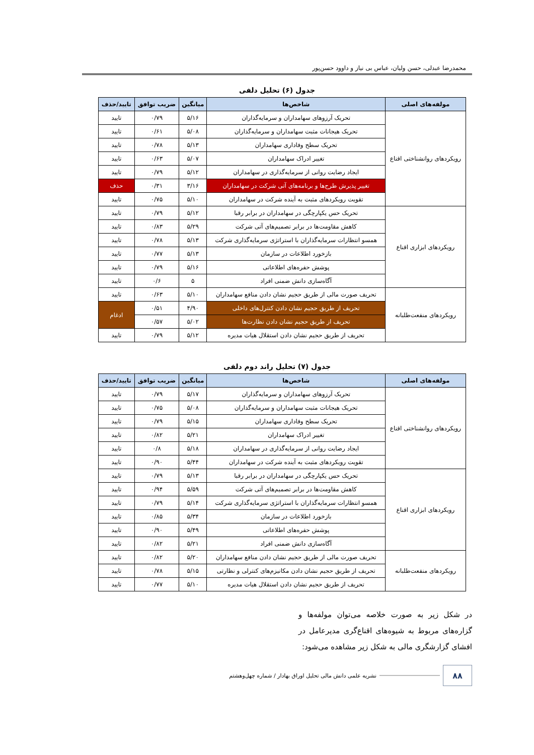محمدرضا عبدلی، حسن ولیان، عباس بی نیاز و داوود حسن‌پور
جدول (۶) تحلیل دلفی
| مولفه‌های اصلی | شاخص‌ها | میانگین | ضریب توافق | تایید/حذف |
| --- | --- | --- | --- | --- |
| رویکردهای روانشناختی اقناع | تحریک آرزوهای سهامداران و سرمایه‌گذاران | ۵/۱۶ | ۰/۷۹ | تایید |
| | تحریک هیجانات مثبت سهامداران و سرمایه‌گذاران | ۵/۰۸ | ۰/۶۱ | تایید |
| | تحریک سطح وفاداری سهامداران | ۵/۱۳ | ۰/۷۸ | تایید |
| | تغییر ادراک سهامداران | ۵/۰۷ | ۰/۶۳ | تایید |
| | ایجاد رضایت روانی از سرمایه‌گذاری در سهامداران | ۵/۱۲ | ۰/۷۹ | تایید |
| | تغییر پذیرش طرح‌ها و برنامه‌های آتی شرکت در سهامداران | ۳/۱۶ | ۰/۳۱ | حذف |
| | تقویت رویکردهای مثبت به آینده شرکت در سهامداران | ۵/۱۰ | ۰/۷۵ | تایید |
| رویکردهای ابزاری اقناع | تحریک حس یکپارچگی در سهامداران در برابر رقبا | ۵/۱۲ | ۰/۷۹ | تایید |
| | کاهش مقاومت‌ها در برابر تصمیم‌های آتی شرکت | ۵/۲۹ | ۰/۸۳ | تایید |
| | همسو انتظارات سرمایه‌گذاران با استراتژی سرمایه‌گذاری شرکت | ۵/۱۳ | ۰/۷۸ | تایید |
| | بازخورد اطلاعات در سازمان | ۵/۱۳ | ۰/۷۷ | تایید |
| | پوشش حفره‌های اطلاعاتی | ۵/۱۶ | ۰/۷۹ | تایید |
| | آگاه‌سازی دانش ضمنی افراد | ۵ | ۰/۶ | تایید |
| رویکردهای منفعت‌طلبانه | تحریف صورت مالی از طریق حجیم نشان دادن منافع سهامداران | ۵/۱۰ | ۰/۶۳ | تایید |
| | تحریف از طریق حجیم نشان دادن کنترل‌های داخلی | ۴/۹۰ | ۰/۵۱ | ادغام |
| | تحریف از طریق حجیم نشان دادن نظارت‌ها | ۵/۰۲ | ۰/۵۷ | |
| | تحریف از طریق حجیم نشان دادن استقلال هیات مدیره | ۵/۱۲ | ۰/۷۹ | تایید |
جدول (۷) تحلیل راند دوم دلفی
| مولفه‌های اصلی | شاخص‌ها | میانگین | ضریب توافق | تایید/حذف |
| --- | --- | --- | --- | --- |
| رویکردهای روانشناختی اقناع | تحریک آرزوهای سهامداران و سرمایه‌گذاران | ۵/۱۷ | ۰/۷۹ | تایید |
| | تحریک هیجانات مثبت سهامداران و سرمایه‌گذاران | ۵/۰۸ | ۰/۷۵ | تایید |
| | تحریک سطح وفاداری سهامداران | ۵/۱۵ | ۰/۷۹ | تایید |
| | تغییر ادراک سهامداران | ۵/۲۱ | ۰/۸۲ | تایید |
| | ایجاد رضایت روانی از سرمایه‌گذاری در سهامداران | ۵/۱۸ | ۰/۸ | تایید |
| | تقویت رویکردهای مثبت به آینده شرکت در سهامداران | ۵/۴۴ | ۰/۹۰ | تایید |
| رویکردهای ابزاری اقناع | تحریک حس یکپارچگی در سهامداران در برابر رقبا | ۵/۱۳ | ۰/۷۹ | تایید |
| | کاهش مقاومت‌ها در برابر تصمیم‌های آتی شرکت | ۵/۵۹ | ۰/۹۴ | تایید |
| | همسو انتظارات سرمایه‌گذاران با استراتژی سرمایه‌گذاری شرکت | ۵/۱۴ | ۰/۷۹ | تایید |
| | بازخورد اطلاعات در سازمان | ۵/۳۴ | ۰/۸۵ | تایید |
| | پوشش حفره‌های اطلاعاتی | ۵/۴۹ | ۰/۹۰ | تایید |
| | آگاه‌سازی دانش ضمنی افراد | ۵/۲۱ | ۰/۸۲ | تایید |
| رویکردهای منفعت‌طلبانه | تحریف صورت مالی از طریق حجیم نشان دادن منافع سهامداران | ۵/۲۰ | ۰/۸۲ | تایید |
| | تحریف از طریق حجیم نشان دادن مکانیزم‌های کنترلی و نظارتی | ۵/۱۵ | ۰/۷۸ | تایید |
| | تحریف از طریق حجیم نشان دادن استقلال هیات مدیره | ۵/۱۰ | ۰/۷۷ | تایید |
در شکل زیر به صورت خلاصه می‌توان مولفه‌ها و گزاره‌های مربوط به شیوه‌های اقناع‌گری مدیرعامل در افشای گزارشگری مالی به شکل زیر مشاهده می‌شود:
۸۸
نشریه علمی دانش مالی تحلیل اوراق بهادار / شماره چهل‌وهشتم